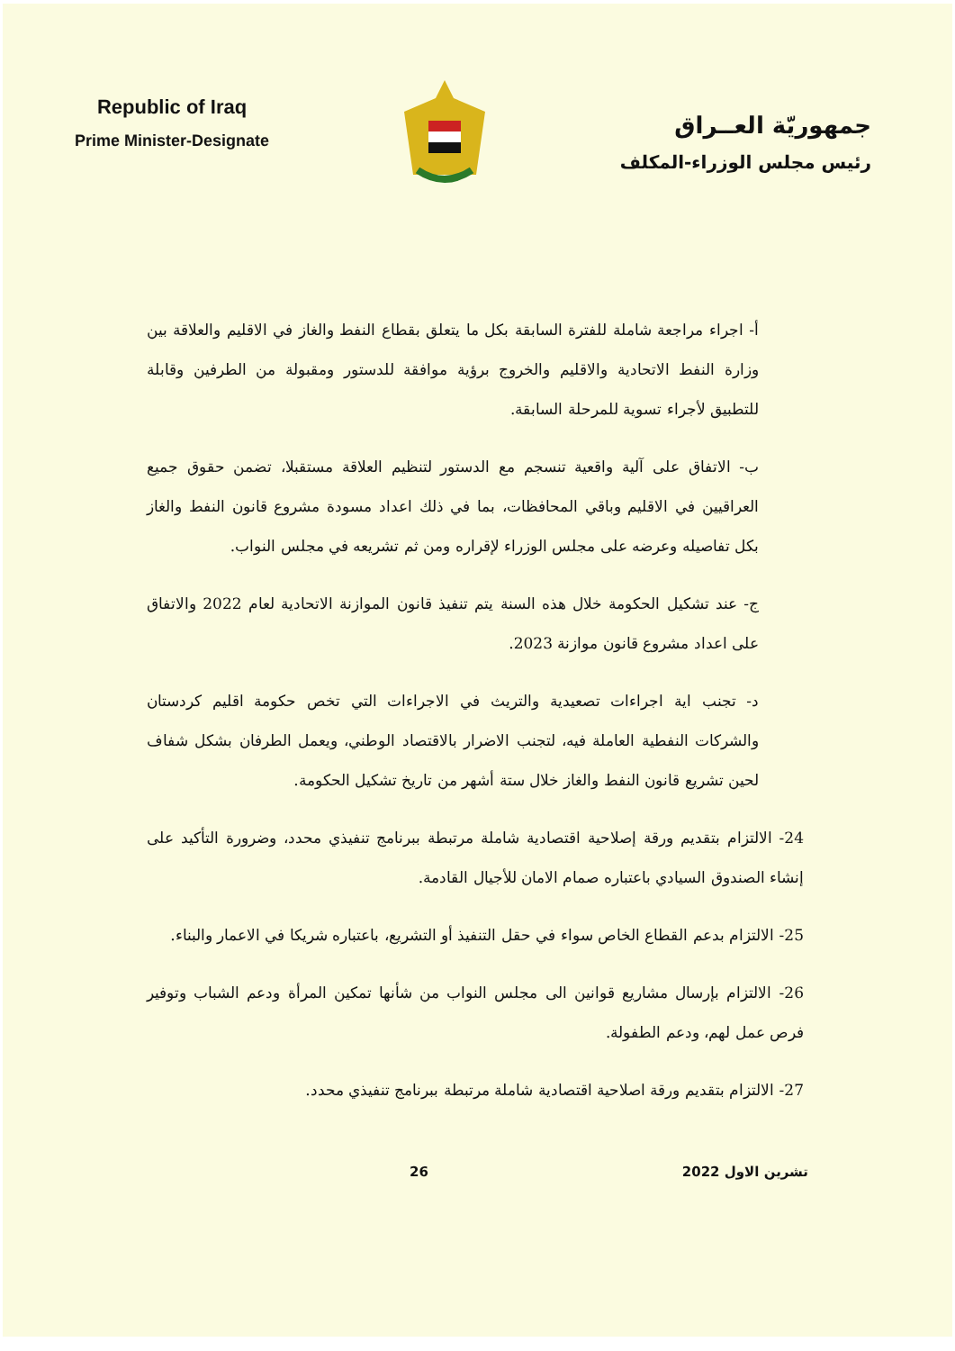Republic of Iraq
Prime Minister-Designate
جمهوريّة العــراق
رئيس مجلس الوزراء-المكلف
أ- اجراء مراجعة شاملة للفترة السابقة بكل ما يتعلق بقطاع النفط والغاز في الاقليم والعلاقة بين وزارة النفط الاتحادية والاقليم والخروج برؤية موافقة للدستور ومقبولة من الطرفين وقابلة للتطبيق لأجراء تسوية للمرحلة السابقة.
ب- الاتفاق على آلية واقعية تنسجم مع الدستور لتنظيم العلاقة مستقبلا، تضمن حقوق جميع العراقيين في الاقليم وباقي المحافظات، بما في ذلك اعداد مسودة مشروع قانون النفط والغاز بكل تفاصيله وعرضه على مجلس الوزراء لإقراره ومن ثم تشريعه في مجلس النواب.
ج- عند تشكيل الحكومة خلال هذه السنة يتم تنفيذ قانون الموازنة الاتحادية لعام 2022 والاتفاق على اعداد مشروع قانون موازنة 2023.
د- تجنب اية اجراءات تصعيدية والتريث في الاجراءات التي تخص حكومة اقليم كردستان والشركات النفطية العاملة فيه، لتجنب الاضرار بالاقتصاد الوطني، ويعمل الطرفان بشكل شفاف لحين تشريع قانون النفط والغاز خلال ستة أشهر من تاريخ تشكيل الحكومة.
24- الالتزام بتقديم ورقة إصلاحية اقتصادية شاملة مرتبطة ببرنامج تنفيذي محدد، وضرورة التأكيد على إنشاء الصندوق السيادي باعتباره صمام الامان للأجيال القادمة.
25- الالتزام بدعم القطاع الخاص سواء في حقل التنفيذ أو التشريع، باعتباره شريكا في الاعمار والبناء.
26- الالتزام بإرسال مشاريع قوانين الى مجلس النواب من شأنها تمكين المرأة ودعم الشباب وتوفير فرص عمل لهم، ودعم الطفولة.
27- الالتزام بتقديم ورقة اصلاحية اقتصادية شاملة مرتبطة ببرنامج تنفيذي محدد.
تشرين الاول 2022 26